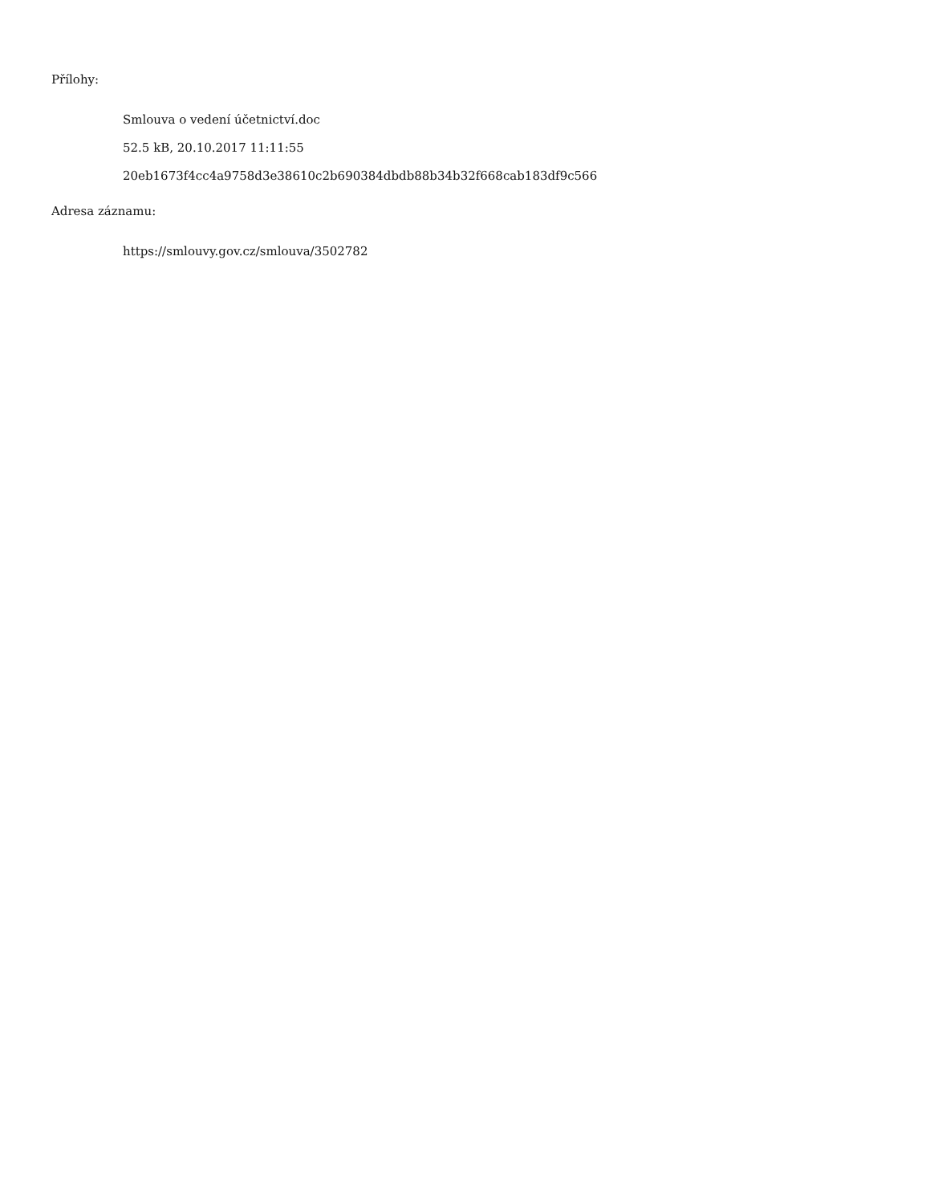Přílohy:
Smlouva o vedení účetnictví.doc
52.5 kB, 20.10.2017 11:11:55
20eb1673f4cc4a9758d3e38610c2b690384dbdb88b34b32f668cab183df9c566
Adresa záznamu:
https://smlouvy.gov.cz/smlouva/3502782